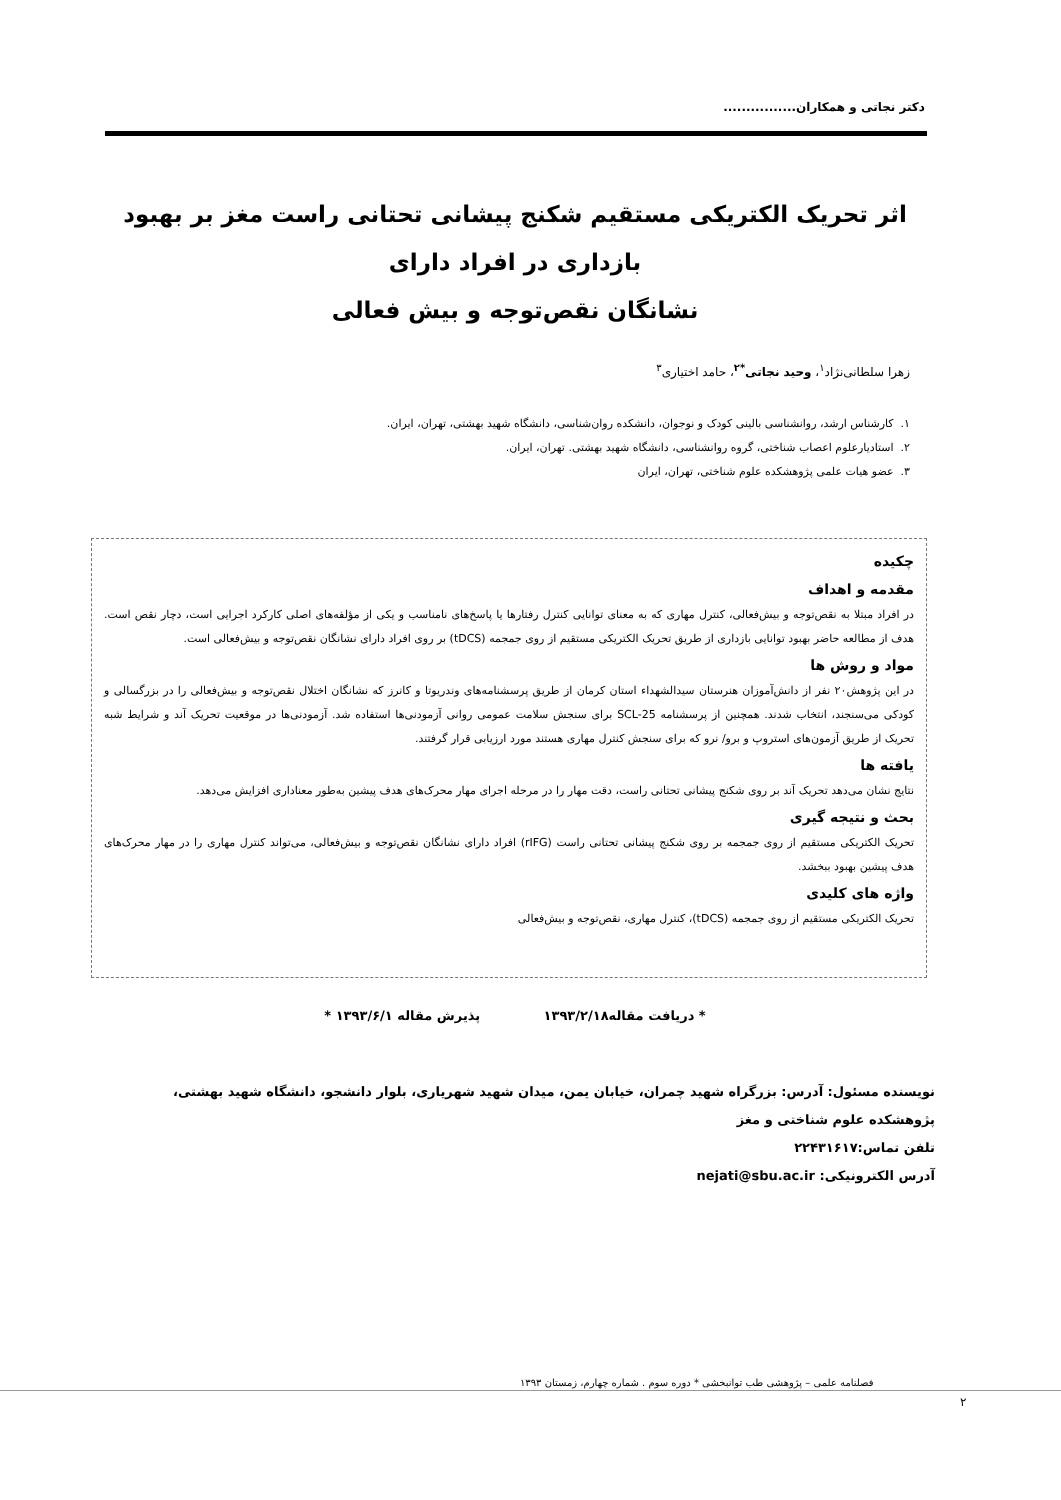دکتر نجاتی و همکاران................
اثر تحریک الکتریکی مستقیم شکنج پیشانی تحتانی راست مغز بر بهبود بازداری در افراد دارای
نشانگان نقص‌توجه و بیش فعالی
زهرا سلطانی‌نژاد<sup>۱</sup>، وحید نجاتی<sup>*۲</sup>، حامد اختیاری<sup>۳</sup>
۱. کارشناس ارشد، روانشناسی بالینی کودک و نوجوان، دانشکده روان‌شناسی، دانشگاه شهید بهشتی، تهران، ایران.
۲. استادیارعلوم اعصاب شناختی، گروه روانشناسی، دانشگاه شهید بهشتی. تهران، ایران.
۳. عضو هیات علمی پژوهشکده علوم شناختی، تهران، ایران
چکیده
مقدمه و اهداف
در افراد مبتلا به نقص‌توجه و بیش‌فعالی، کنترل مهاری که به معنای توانایی کنترل رفتارها یا پاسخ‌های نامناسب و یکی از مؤلفه‌های اصلی کارکرد اجرایی است، دچار نقص است. هدف از مطالعه حاضر بهبود توانایی بازداری از طریق تحریک الکتریکی مستقیم از روی جمجمه (tDCS) بر روی افراد دارای نشانگان نقص‌توجه و بیش‌فعالی است.
مواد و روش ها
در این پژوهش۲۰ نفر از دانش‌آموزان هنرستان سیدالشهداء استان کرمان از طریق پرسشنامه‌های وندریوتا و کانرز که نشانگان اختلال نقص‌توجه و بیش‌فعالی را در بزرگسالی و کودکی می‌سنجند، انتخاب شدند. همچنین از پرسشنامه SCL-25 برای سنجش سلامت عمومی روانی آزمودنی‌ها استفاده شد. آزمودنی‌ها در موقعیت تحریک آند و شرایط شبه تحریک از طریق آزمون‌های استروپ و برو/ نرو که برای سنجش کنترل مهاری هستند مورد ارزیابی قرار گرفتند.
یافته ها
نتایج نشان می‌دهد تحریک آند بر روی شکنج پیشانی تحتانی راست، دقت مهار را در مرحله اجرای مهار محرک‌های هدف پیشین به‌طور معناداری افزایش می‌دهد.
بحث و نتیجه گیری
تحریک الکتریکی مستقیم از روی جمجمه بر روی شکنج پیشانی تحتانی راست (rIFG) افراد دارای نشانگان نقص‌توجه و بیش‌فعالی، می‌تواند کنترل مهاری را در مهار محرک‌های هدف پیشین بهبود ببخشد.
واژه های کلیدی
تحریک الکتریکی مستقیم از روی جمجمه (tDCS)، کنترل مهاری، نقص‌توجه و بیش‌فعالی
* دریافت مقاله۱۳۹۳/۲/۱۸ پذیرش مقاله ۱۳۹۳/۶/۱ *
نویسنده مسئول: آدرس: بزرگراه شهید چمران، خیابان یمن، میدان شهید شهریاری، بلوار دانشجو، دانشگاه شهید بهشتی، پژوهشکده علوم شناختی و مغز
تلفن تماس:۲۲۴۳۱۶۱۷
آدرس الکترونیکی: nejati@sbu.ac.ir
فصلنامه علمی – پژوهشی طب توانبخشی * دوره سوم . شماره چهارم، زمستان ۱۳۹۳
۲